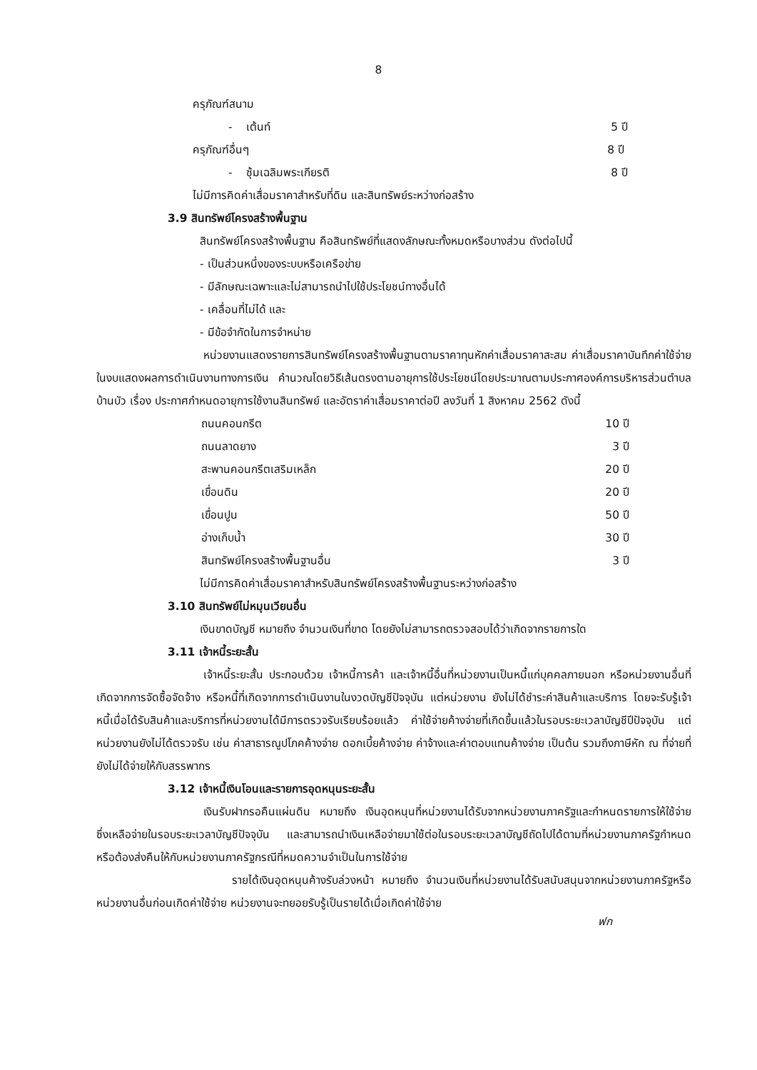8
ครุภัณฑ์สนาม
- เต้นท์ 5 ปี
ครุภัณฑ์อื่นๆ 8 ปี
- ซุ้มเฉลิมพระเกียรติ 8 ปี
ไม่มีการคิดค่าเสื่อมราคาสำหรับที่ดิน และสินทรัพย์ระหว่างก่อสร้าง
3.9 สินทรัพย์โครงสร้างพื้นฐาน
สินทรัพย์โครงสร้างพื้นฐาน คือสินทรัพย์ที่แสดงลักษณะทั้งหมดหรือบางส่วน ดังต่อไปนี้
- เป็นส่วนหนึ่งของระบบหรือเครือข่าย
- มีลักษณะเฉพาะและไม่สามารถนำไปใช้ประโยชน์ทางอื่นได้
- เคลื่อนที่ไม่ได้ และ
- มีข้อจำกัดในการจำหน่าย
หน่วยงานแสดงรายการสินทรัพย์โครงสร้างพื้นฐานตามราคาทุนหักค่าเสื่อมราคาสะสม ค่าเสื่อมราคาบันทึกค่าใช้จ่ายในงบแสดงผลการดำเนินงานทางการเงิน คำนวณโดยวิธีเส้นตรงตามอายุการใช้ประโยชน์โดยประมาณตามประกาศองค์การบริหารส่วนตำบลบ้านบัว เรื่อง ประกาศกำหนดอายุการใช้งานสินทรัพย์ และอัตราค่าเสื่อมราคาต่อปี ลงวันที่ 1 สิงหาคม 2562 ดังนี้
| ถนนคอนกรีต | 10 ปี |
| ถนนลาดยาง | 3 ปี |
| สะพานคอนกรีตเสริมเหล็ก | 20 ปี |
| เขื่อนดิน | 20 ปี |
| เขื่อนปูน | 50 ปี |
| อ่างเก็บน้ำ | 30 ปี |
| สินทรัพย์โครงสร้างพื้นฐานอื่น | 3 ปี |
ไม่มีการคิดค่าเสื่อมราคาสำหรับสินทรัพย์โครงสร้างพื้นฐานระหว่างก่อสร้าง
3.10 สินทรัพย์ไม่หมุนเวียนอื่น
เงินขาดบัญชี หมายถึง จำนวนเงินที่ขาด โดยยังไม่สามารถตรวจสอบได้ว่าเกิดจากรายการใด
3.11 เจ้าหนี้ระยะสั้น
เจ้าหนี้ระยะสั้น ประกอบด้วย เจ้าหนี้การค้า และเจ้าหนี้อื่นที่หน่วยงานเป็นหนี้แก่บุคคลภายนอก หรือหน่วยงานอื่นที่เกิดจากการจัดซื้อจัดจ้าง หรือหนี้ที่เกิดจากการดำเนินงานในงวดบัญชีปัจจุบัน แต่หน่วยงาน ยังไม่ได้ชำระค่าสินค้าและบริการ โดยจะรับรู้เจ้าหนี้เมื่อได้รับสินค้าและบริการที่หน่วยงานได้มีการตรวจรับเรียบร้อยแล้ว ค่าใช้จ่ายค้างจ่ายที่เกิดขึ้นแล้วในรอบระยะเวลาบัญชีปีปัจจุบัน แต่หน่วยงานยังไม่ได้ตรวจรับ เช่น ค่าสาธารณูปโภคค้างจ่าย ดอกเบี้ยค้างจ่าย ค่าจ้างและค่าตอบแทนค้างจ่าย เป็นต้น รวมถึงภาษีหัก ณ ที่จ่ายที่ยังไม่ได้จ่ายให้กับสรรพากร
3.12 เจ้าหนี้เงินโอนและรายการอุดหนุนระยะสั้น
เงินรับฝากรอคืนแผ่นดิน หมายถึง เงินอุดหนุนที่หน่วยงานได้รับจากหน่วยงานภาครัฐและกำหนดรายการให้ใช้จ่าย ซึ่งเหลือจ่ายในรอบระยะเวลาบัญชีปัจจุบัน และสามารถนำเงินเหลือจ่ายมาใช้ต่อในรอบระยะเวลาบัญชีถัดไปได้ตามที่หน่วยงานภาครัฐกำหนด หรือต้องส่งคืนให้กับหน่วยงานภาครัฐกรณีที่หมดความจำเป็นในการใช้จ่าย
รายได้เงินอุดหนุนค้างรับล่วงหน้า หมายถึง จำนวนเงินที่หน่วยงานได้รับสนับสนุนจากหน่วยงานภาครัฐหรือหน่วยงานอื่นก่อนเกิดค่าใช้จ่าย หน่วยงานจะทยอยรับรู้เป็นรายได้เมื่อเกิดค่าใช้จ่าย
ฟก